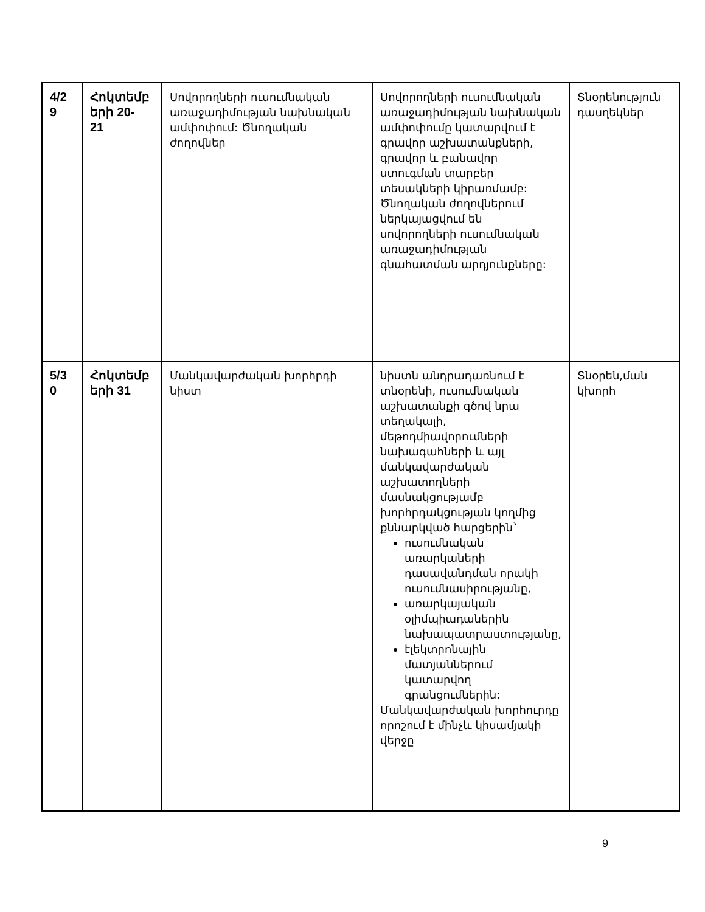| 4/2 9 | Հոկտեմբ երի 20- 21 | Սովորողների ուսումնական առաջադիմության նախնական ամփոփում: Ծնողական ժողովներ | Սովորողների ուսումնական առաջադիմության նախնական ամփոփումը կատարվում է գրավոր աշխատանքների, գրավոր և բանավոր ստուգման տարբեր տեսակների կիրառմամբ: Ծնողական ժողովներում ներկայացվում են սովորողների ուսումնական առաջադիմության գնահատման արդյունքները: | Տնօրենություն դասղեկներ |
| 5/3 0 | Հոկտեմբ երի 31 | Մանկավարժական խորհրդի նիստ | նիստն անդրադառնում է տնօրենի, ուսումնական աշխատանքի գծով նրա տեղակալի, մեթոդմիավորումների նախագահների և այլ մանկավարժական աշխատողների մասնակցությամբ խորհրդակցության կողմից քննարկված հարցերին` ուսումնական առարկաների դասավանդման որակի ուսումնասիրությանը, առարկայական օլիմպիադաներին նախապատրաստությանը, էլեկտրոնային մատյաններում կատարվող գրանցումներին: Մանկավարժական խորհուրդը որոշում է մինչև կիսամյակի վերջը | Տնօրեն,ման կխորհ |
9